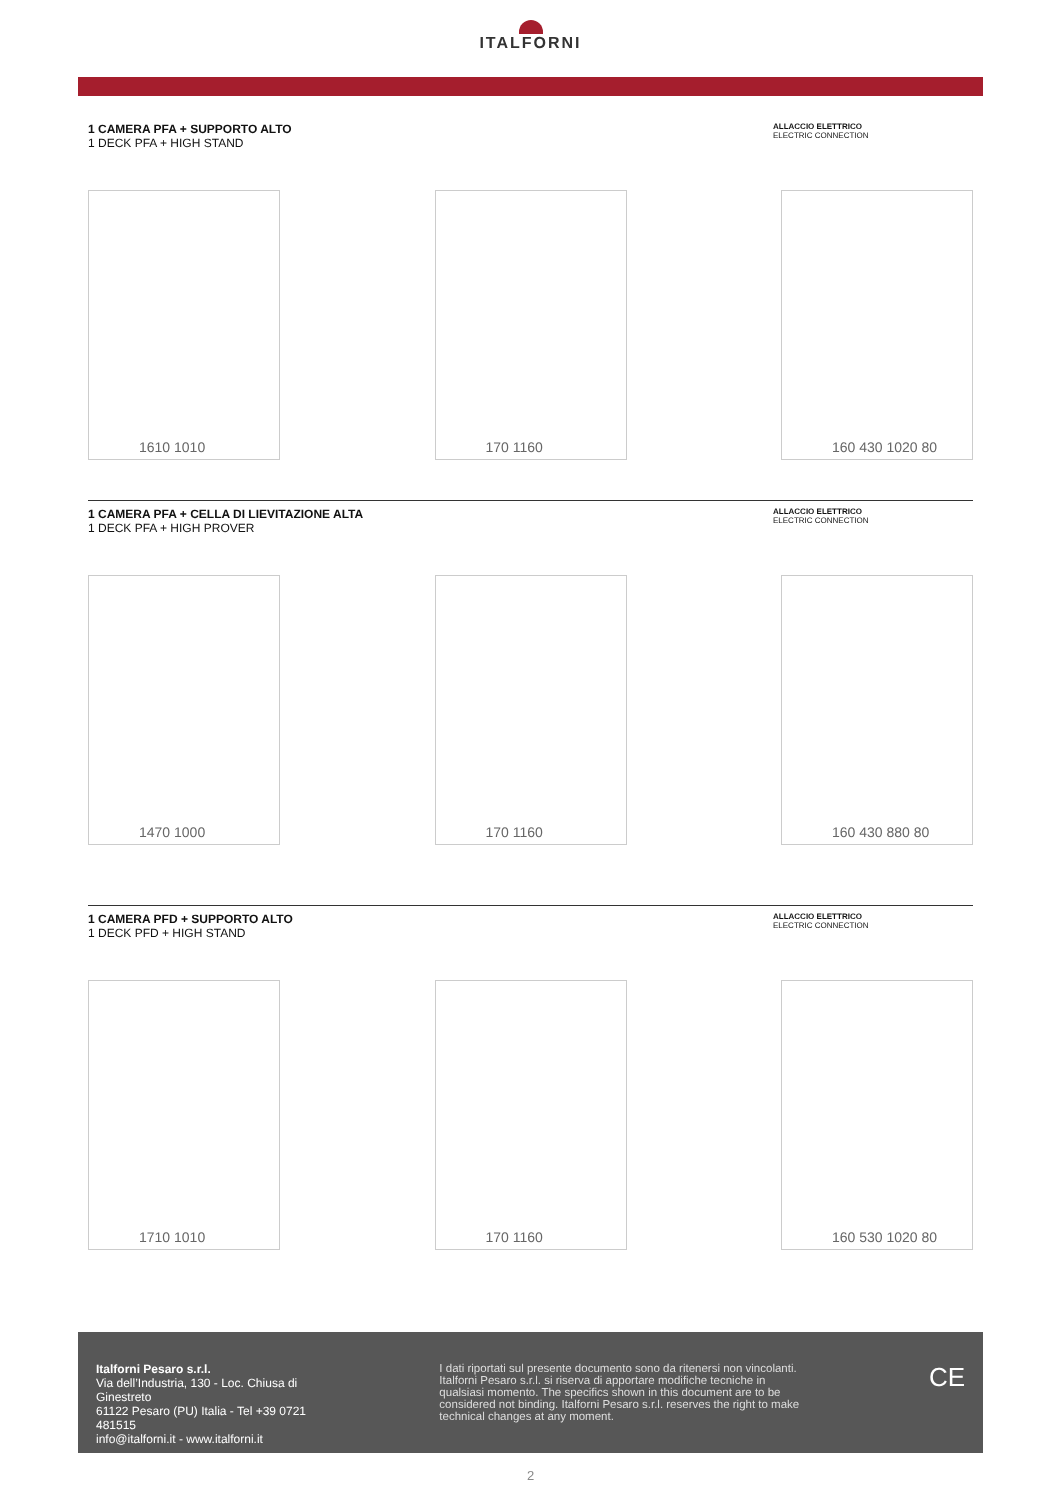ITALFORNI
1 CAMERA PFA + SUPPORTO ALTO
1 DECK PFA + HIGH STAND
ALLACCIO ELETTRICO
ELECTRIC CONNECTION
1610 1010
170 1160
160 430 1020 80
1 CAMERA PFA + CELLA DI LIEVITAZIONE ALTA
1 DECK PFA + HIGH PROVER
ALLACCIO ELETTRICO
ELECTRIC CONNECTION
1470 1000
170 1160
160 430 880 80
1 CAMERA PFD + SUPPORTO ALTO
1 DECK PFD + HIGH STAND
ALLACCIO ELETTRICO
ELECTRIC CONNECTION
1710 1010
170 1160
160 530 1020 80
Italforni Pesaro s.r.l.
Via dell’Industria, 130 - Loc. Chiusa di Ginestreto
61122 Pesaro (PU) Italia - Tel +39 0721 481515
info@italforni.it - www.italforni.it
I dati riportati sul presente documento sono da ritenersi non vincolanti. Italforni Pesaro s.r.l. si riserva di apportare modifiche tecniche in qualsiasi momento. The specifics shown in this document are to be considered not binding. Italforni Pesaro s.r.l. reserves the right to make technical changes at any moment.
CE
2